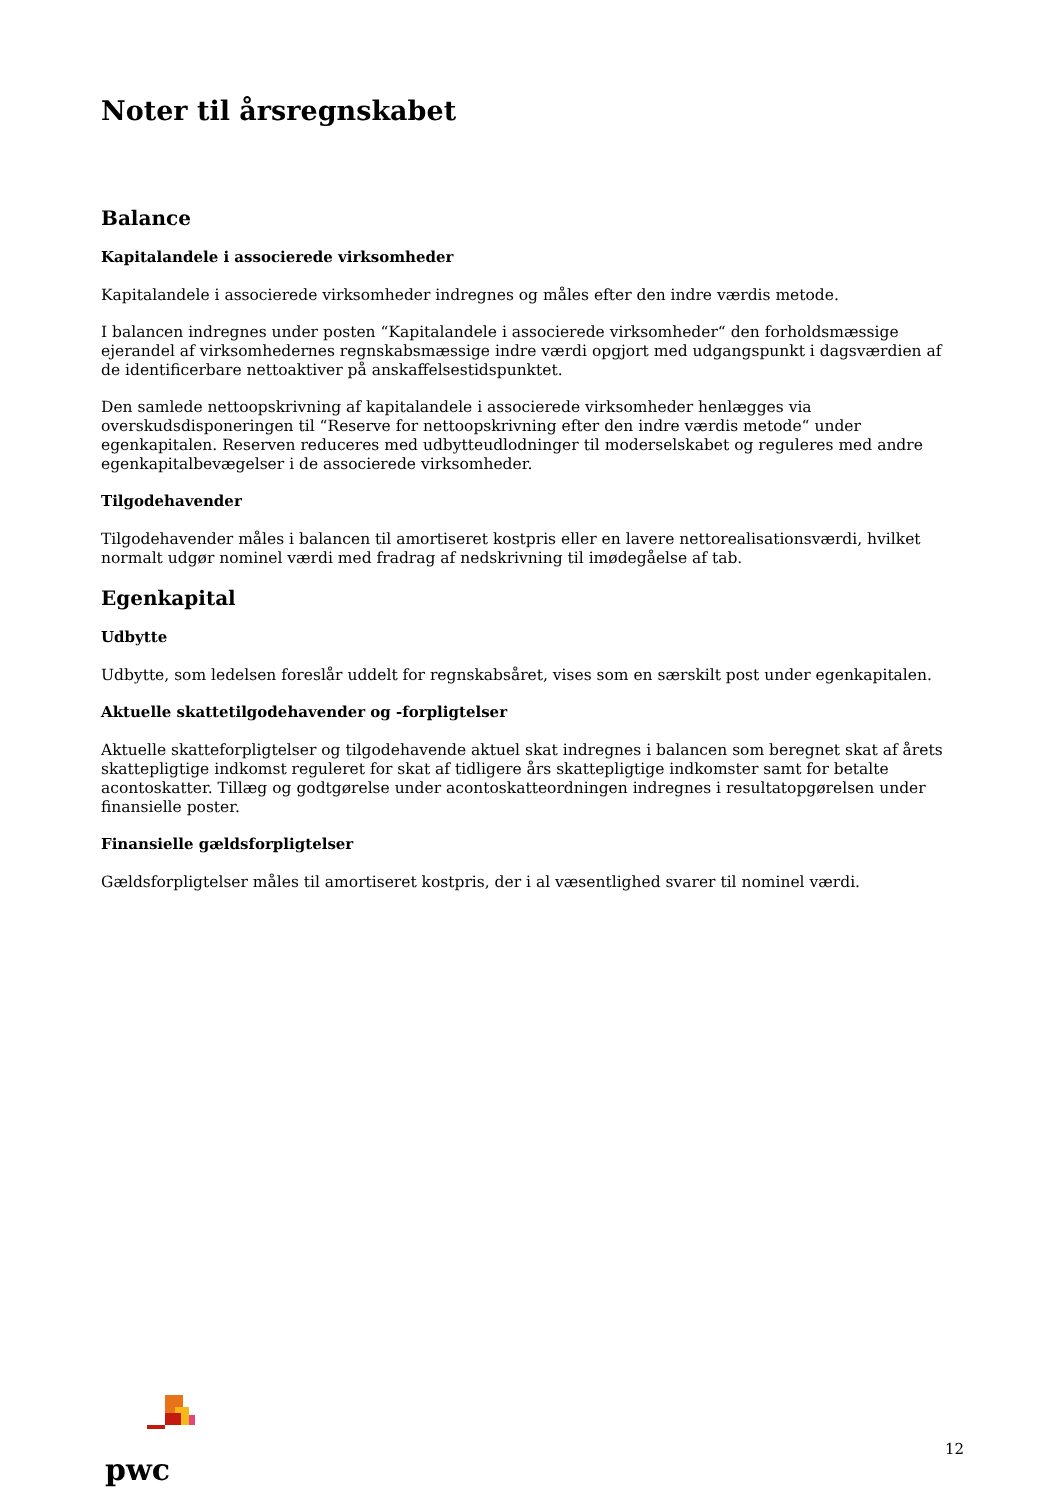Noter til årsregnskabet
Balance
Kapitalandele i associerede virksomheder
Kapitalandele i associerede virksomheder indregnes og måles efter den indre værdis metode.
I balancen indregnes under posten “Kapitalandele i associerede virksomheder“ den forholdsmæssige ejerandel af virksomhedernes regnskabsmæssige indre værdi opgjort med udgangspunkt i dagsværdien af de identificerbare nettoaktiver på anskaffelsestidspunktet.
Den samlede nettoopskrivning af kapitalandele i associerede virksomheder henlægges via overskudsdisponeringen til “Reserve for nettoopskrivning efter den indre værdis metode“ under egenkapitalen. Reserven reduceres med udbytteudlodninger til moderselskabet og reguleres med andre egenkapitalbevægelser i de associerede virksomheder.
Tilgodehavender
Tilgodehavender måles i balancen til amortiseret kostpris eller en lavere nettorealisationsværdi, hvilket normalt udgør nominel værdi med fradrag af nedskrivning til imødegåelse af tab.
Egenkapital
Udbytte
Udbytte, som ledelsen foreslår uddelt for regnskabsåret, vises som en særskilt post under egenkapitalen.
Aktuelle skattetilgodehavender og -forpligtelser
Aktuelle skatteforpligtelser og tilgodehavende aktuel skat indregnes i balancen som beregnet skat af årets skattepligtige indkomst reguleret for skat af tidligere års skattepligtige indkomster samt for betalte acontoskatter. Tillæg og godtgørelse under acontoskatteordningen indregnes i resultatopgørelsen under finansielle poster.
Finansielle gældsforpligtelser
Gældsforpligtelser måles til amortiseret kostpris, der i al væsentlighed svarer til nominel værdi.
pwc
12